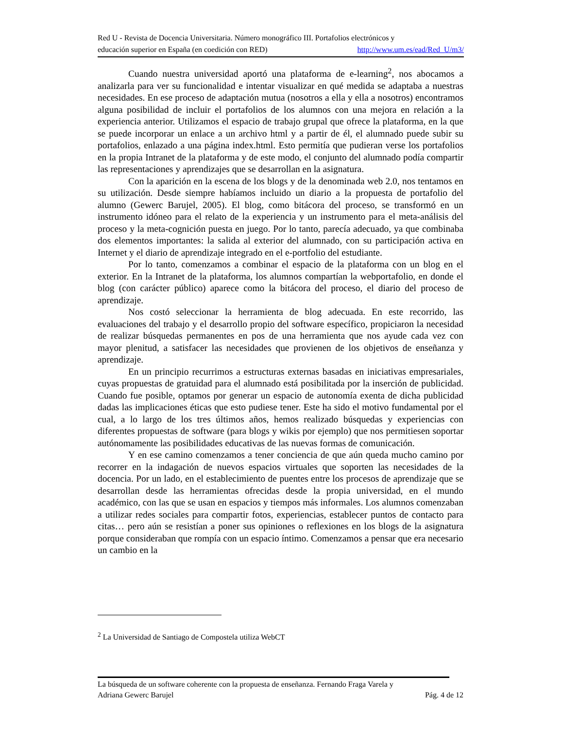Red U - Revista de Docencia Universitaria. Número monográfico III. Portafolios electrónicos y
educación superior en España (en coedición con RED) http://www.um.es/ead/Red_U/m3/
Cuando nuestra universidad aportó una plataforma de e-learning<sup>2</sup>, nos abocamos a analizarla para ver su funcionalidad e intentar visualizar en qué medida se adaptaba a nuestras necesidades. En ese proceso de adaptación mutua (nosotros a ella y ella a nosotros) encontramos alguna posibilidad de incluir el portafolios de los alumnos con una mejora en relación a la experiencia anterior. Utilizamos el espacio de trabajo grupal que ofrece la plataforma, en la que se puede incorporar un enlace a un archivo html y a partir de él, el alumnado puede subir su portafolios, enlazado a una página index.html. Esto permitía que pudieran verse los portafolios en la propia Intranet de la plataforma y de este modo, el conjunto del alumnado podía compartir las representaciones y aprendizajes que se desarrollan en la asignatura.
Con la aparición en la escena de los blogs y de la denominada web 2.0, nos tentamos en su utilización. Desde siempre habíamos incluido un diario a la propuesta de portafolio del alumno (Gewerc Barujel, 2005). El blog, como bitácora del proceso, se transformó en un instrumento idóneo para el relato de la experiencia y un instrumento para el meta-análisis del proceso y la meta-cognición puesta en juego. Por lo tanto, parecía adecuado, ya que combinaba dos elementos importantes: la salida al exterior del alumnado, con su participación activa en Internet y el diario de aprendizaje integrado en el e-portfolio del estudiante.
Por lo tanto, comenzamos a combinar el espacio de la plataforma con un blog en el exterior. En la Intranet de la plataforma, los alumnos compartían la webportafolio, en donde el blog (con carácter público) aparece como la bitácora del proceso, el diario del proceso de aprendizaje.
Nos costó seleccionar la herramienta de blog adecuada. En este recorrido, las evaluaciones del trabajo y el desarrollo propio del software específico, propiciaron la necesidad de realizar búsquedas permanentes en pos de una herramienta que nos ayude cada vez con mayor plenitud, a satisfacer las necesidades que provienen de los objetivos de enseñanza y aprendizaje.
En un principio recurrimos a estructuras externas basadas en iniciativas empresariales, cuyas propuestas de gratuidad para el alumnado está posibilitada por la inserción de publicidad. Cuando fue posible, optamos por generar un espacio de autonomía exenta de dicha publicidad dadas las implicaciones éticas que esto pudiese tener. Este ha sido el motivo fundamental por el cual, a lo largo de los tres últimos años, hemos realizado búsquedas y experiencias con diferentes propuestas de software (para blogs y wikis por ejemplo) que nos permitiesen soportar autónomamente las posibilidades educativas de las nuevas formas de comunicación.
Y en ese camino comenzamos a tener conciencia de que aún queda mucho camino por recorrer en la indagación de nuevos espacios virtuales que soporten las necesidades de la docencia. Por un lado, en el establecimiento de puentes entre los procesos de aprendizaje que se desarrollan desde las herramientas ofrecidas desde la propia universidad, en el mundo académico, con las que se usan en espacios y tiempos más informales. Los alumnos comenzaban a utilizar redes sociales para compartir fotos, experiencias, establecer puntos de contacto para citas… pero aún se resistían a poner sus opiniones o reflexiones en los blogs de la asignatura porque consideraban que rompía con un espacio íntimo. Comenzamos a pensar que era necesario un cambio en la
<sup>2</sup> La Universidad de Santiago de Compostela utiliza WebCT
La búsqueda de un software coherente con la propuesta de enseñanza. Fernando Fraga Varela y
Adriana Gewerc Barujel Pág. 4 de 12